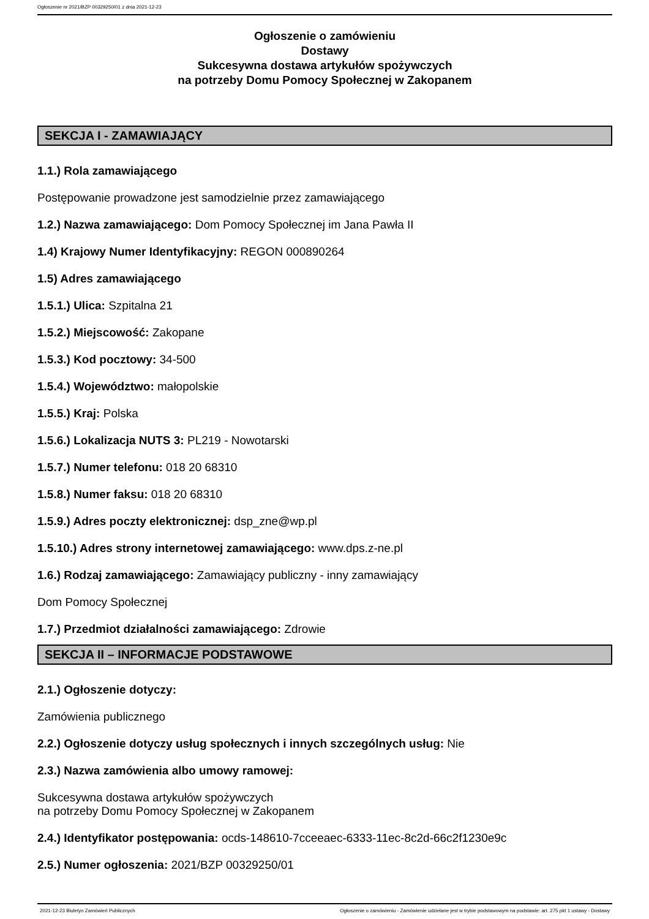Ogłoszenie nr 2021/BZP 00329250/01 z dnia 2021-12-23
Ogłoszenie o zamówieniu
Dostawy
Sukcesywna dostawa artykułów spożywczych
na potrzeby Domu Pomocy Społecznej w Zakopanem
SEKCJA I - ZAMAWIAJĄCY
1.1.) Rola zamawiającego
Postępowanie prowadzone jest samodzielnie przez zamawiającego
1.2.) Nazwa zamawiającego: Dom Pomocy Społecznej im Jana Pawła II
1.4) Krajowy Numer Identyfikacyjny: REGON 000890264
1.5) Adres zamawiającego
1.5.1.) Ulica: Szpitalna 21
1.5.2.) Miejscowość: Zakopane
1.5.3.) Kod pocztowy: 34-500
1.5.4.) Województwo: małopolskie
1.5.5.) Kraj: Polska
1.5.6.) Lokalizacja NUTS 3: PL219 - Nowotarski
1.5.7.) Numer telefonu: 018 20 68310
1.5.8.) Numer faksu: 018 20 68310
1.5.9.) Adres poczty elektronicznej: dsp_zne@wp.pl
1.5.10.) Adres strony internetowej zamawiającego: www.dps.z-ne.pl
1.6.) Rodzaj zamawiającego: Zamawiający publiczny - inny zamawiający
Dom Pomocy Społecznej
1.7.) Przedmiot działalności zamawiającego: Zdrowie
SEKCJA II – INFORMACJE PODSTAWOWE
2.1.) Ogłoszenie dotyczy:
Zamówienia publicznego
2.2.) Ogłoszenie dotyczy usług społecznych i innych szczególnych usług: Nie
2.3.) Nazwa zamówienia albo umowy ramowej:
Sukcesywna dostawa artykułów spożywczych
na potrzeby Domu Pomocy Społecznej w Zakopanem
2.4.) Identyfikator postępowania: ocds-148610-7cceeaec-6333-11ec-8c2d-66c2f1230e9c
2.5.) Numer ogłoszenia: 2021/BZP 00329250/01
2021-12-23 Biuletyn Zamówień Publicznych Ogłoszenie o zamówieniu - Zamówienie udzielane jest w trybie podstawowym na podstawie: art. 275 pkt 1 ustawy - Dostawy